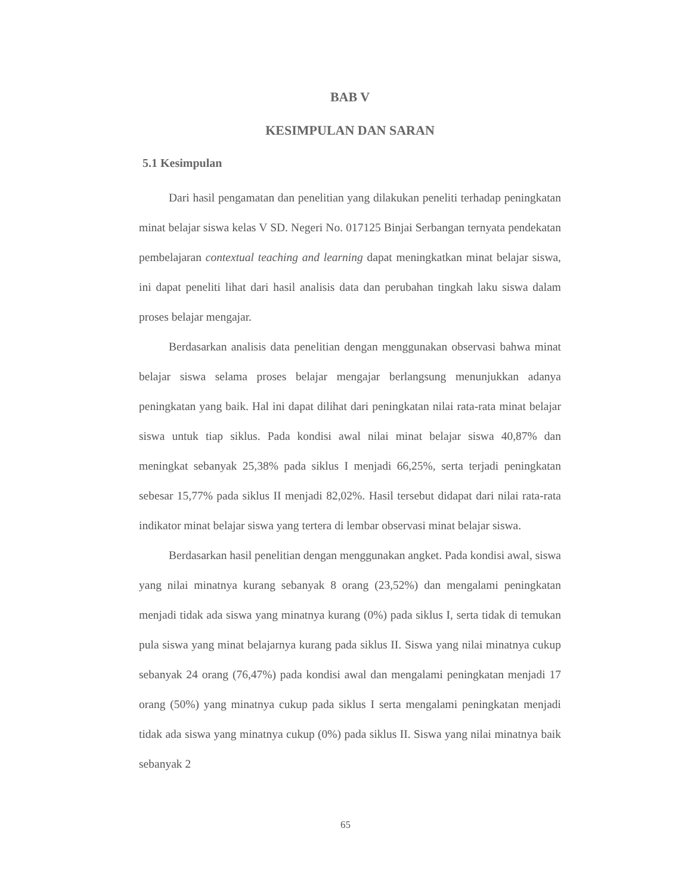BAB V
KESIMPULAN DAN SARAN
5.1 Kesimpulan
Dari hasil pengamatan dan penelitian yang dilakukan peneliti terhadap peningkatan minat belajar siswa kelas V SD. Negeri No. 017125 Binjai Serbangan ternyata pendekatan pembelajaran contextual teaching and learning dapat meningkatkan minat belajar siswa, ini dapat peneliti lihat dari hasil analisis data dan perubahan tingkah laku siswa dalam proses belajar mengajar.
Berdasarkan analisis data penelitian dengan menggunakan observasi bahwa minat belajar siswa selama proses belajar mengajar berlangsung menunjukkan adanya peningkatan yang baik. Hal ini dapat dilihat dari peningkatan nilai rata-rata minat belajar siswa untuk tiap siklus. Pada kondisi awal nilai minat belajar siswa 40,87% dan meningkat sebanyak 25,38% pada siklus I menjadi 66,25%, serta terjadi peningkatan sebesar 15,77% pada siklus II menjadi 82,02%. Hasil tersebut didapat dari nilai rata-rata indikator minat belajar siswa yang tertera di lembar observasi minat belajar siswa.
Berdasarkan hasil penelitian dengan menggunakan angket. Pada kondisi awal, siswa yang nilai minatnya kurang sebanyak 8 orang (23,52%) dan mengalami peningkatan menjadi tidak ada siswa yang minatnya kurang (0%) pada siklus I, serta tidak di temukan pula siswa yang minat belajarnya kurang pada siklus II. Siswa yang nilai minatnya cukup sebanyak 24 orang (76,47%) pada kondisi awal dan mengalami peningkatan menjadi 17 orang (50%) yang minatnya cukup pada siklus I serta mengalami peningkatan menjadi tidak ada siswa yang minatnya cukup (0%) pada siklus II. Siswa yang nilai minatnya baik sebanyak 2
65